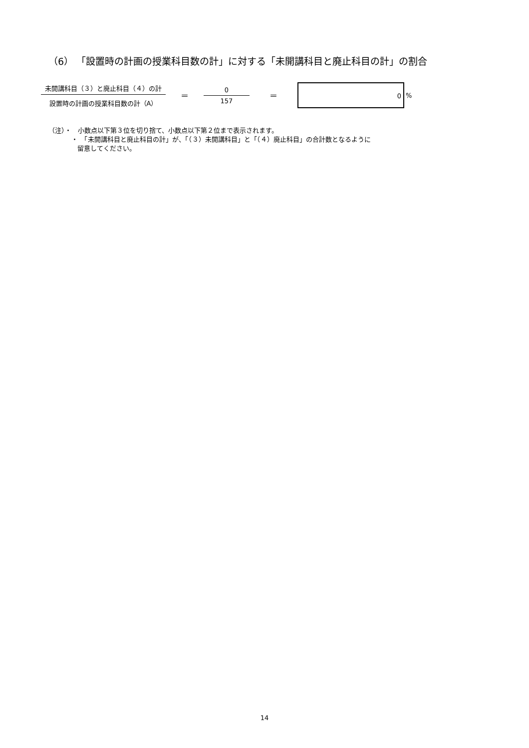（6） 「設置時の計画の授業科目数の計」に対する「未開講科目と廃止科目の計」の割合
未開講科目（３）と廃止科目（４）の計
設置時の計画の授業科目数の計（A）
＝
0
157
＝
0
%
（注）・　小数点以下第３位を切り捨て、小数点以下第２位まで表示されます。
・　「未開講科目と廃止科目の計」が、「（３）未開講科目」と「（４）廃止科目」の合計数となるように
留意してください。
14